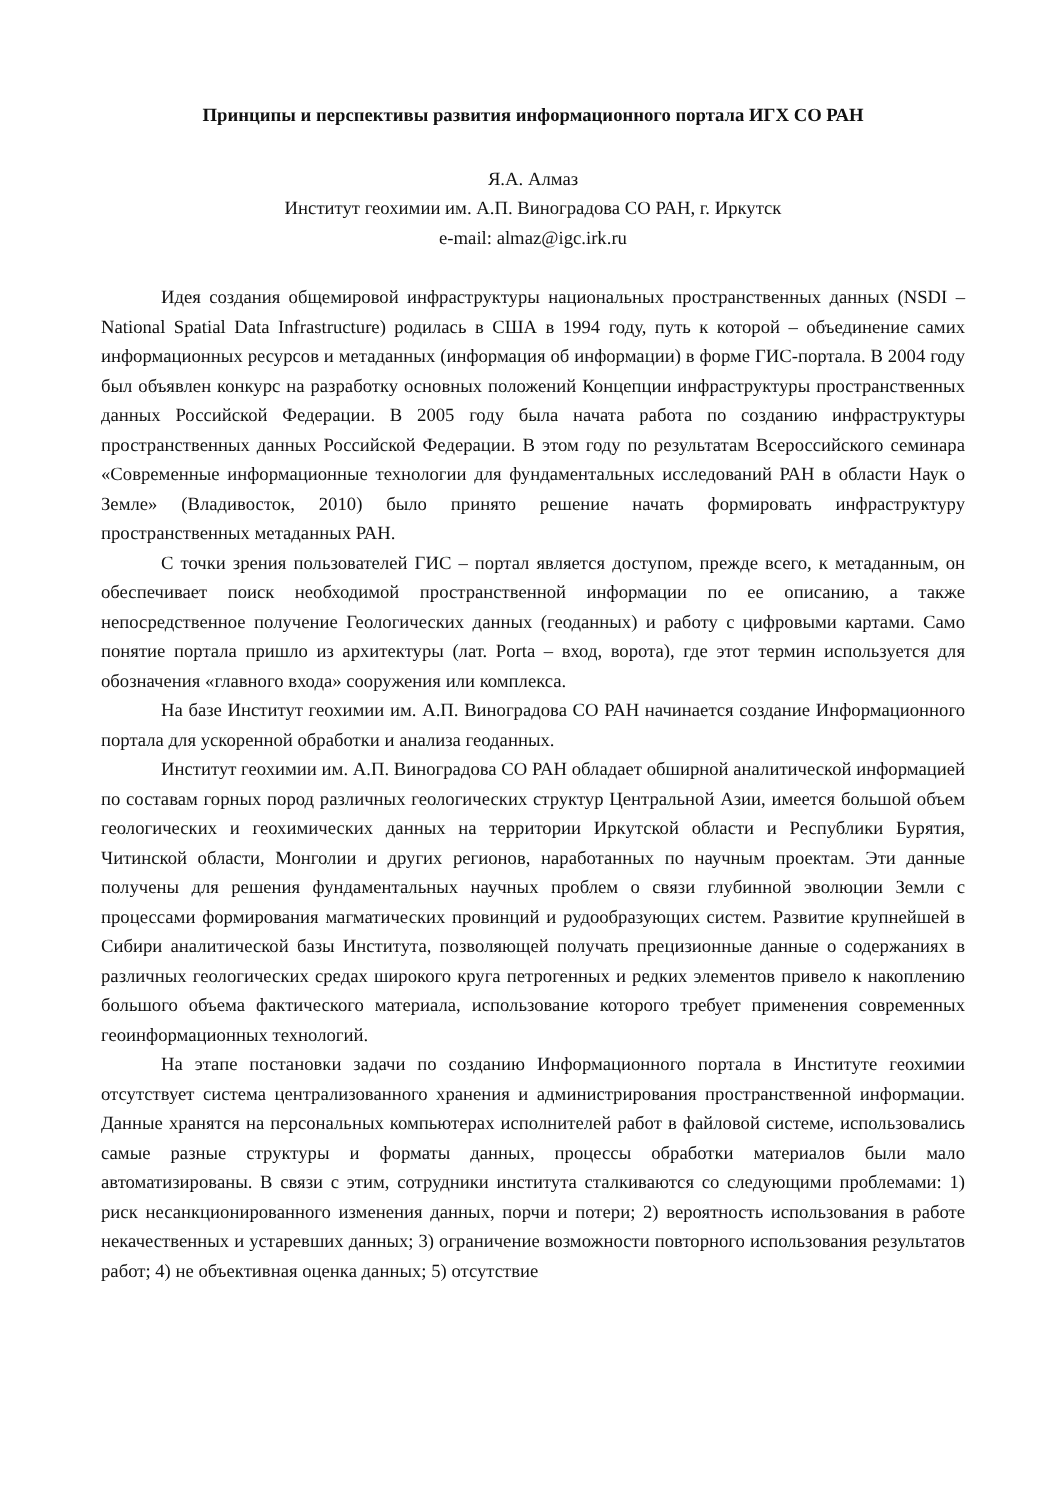Принципы и перспективы развития информационного портала ИГХ СО РАН
Я.А. Алмаз
Институт геохимии им. А.П. Виноградова СО РАН, г. Иркутск
e-mail: almaz@igc.irk.ru
Идея создания общемировой инфраструктуры национальных пространственных данных (NSDI – National Spatial Data Infrastructure) родилась в США в 1994 году, путь к которой – объединение самих информационных ресурсов и метаданных (информация об информации) в форме ГИС-портала. В 2004 году был объявлен конкурс на разработку основных положений Концепции инфраструктуры пространственных данных Российской Федерации. В 2005 году была начата работа по созданию инфраструктуры пространственных данных Российской Федерации. В этом году по результатам Всероссийского семинара «Современные информационные технологии для фундаментальных исследований РАН в области Наук о Земле» (Владивосток, 2010) было принято решение начать формировать инфраструктуру пространственных метаданных РАН.
С точки зрения пользователей ГИС – портал является доступом, прежде всего, к метаданным, он обеспечивает поиск необходимой пространственной информации по ее описанию, а также непосредственное получение Геологических данных (геоданных) и работу с цифровыми картами. Само понятие портала пришло из архитектуры (лат. Porta – вход, ворота), где этот термин используется для обозначения «главного входа» сооружения или комплекса.
На базе Институт геохимии им. А.П. Виноградова СО РАН начинается создание Информационного портала для ускоренной обработки и анализа геоданных.
Институт геохимии им. А.П. Виноградова СО РАН обладает обширной аналитической информацией по составам горных пород различных геологических структур Центральной Азии, имеется большой объем геологических и геохимических данных на территории Иркутской области и Республики Бурятия, Читинской области, Монголии и других регионов, наработанных по научным проектам. Эти данные получены для решения фундаментальных научных проблем о связи глубинной эволюции Земли с процессами формирования магматических провинций и рудообразующих систем. Развитие крупнейшей в Сибири аналитической базы Института, позволяющей получать прецизионные данные о содержаниях в различных геологических средах широкого круга петрогенных и редких элементов привело к накоплению большого объема фактического материала, использование которого требует применения современных геоинформационных технологий.
На этапе постановки задачи по созданию Информационного портала в Институте геохимии отсутствует система централизованного хранения и администрирования пространственной информации. Данные хранятся на персональных компьютерах исполнителей работ в файловой системе, использовались самые разные структуры и форматы данных, процессы обработки материалов были мало автоматизированы. В связи с этим, сотрудники института сталкиваются со следующими проблемами: 1) риск несанкционированного изменения данных, порчи и потери; 2) вероятность использования в работе некачественных и устаревших данных; 3) ограничение возможности повторного использования результатов работ; 4) не объективная оценка данных; 5) отсутствие